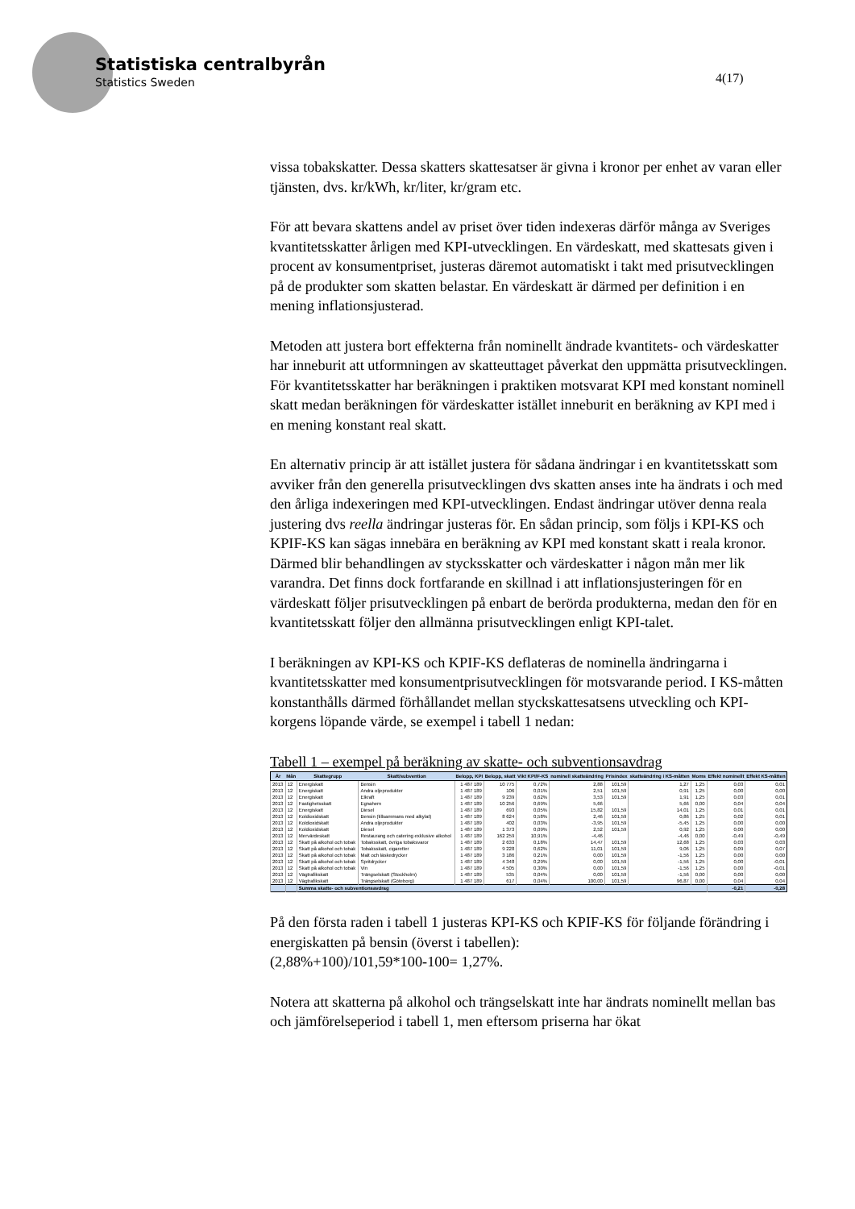Statistiska centralbyrån
Statistics Sweden
4(17)
vissa tobakskatter. Dessa skatters skattesatser är givna i kronor per enhet av varan eller tjänsten, dvs. kr/kWh, kr/liter, kr/gram etc.
För att bevara skattens andel av priset över tiden indexeras därför många av Sveriges kvantitetsskatter årligen med KPI-utvecklingen. En värdeskatt, med skattesats given i procent av konsumentpriset, justeras däremot automatiskt i takt med prisutvecklingen på de produkter som skatten belastar. En värdeskatt är därmed per definition i en mening inflationsjusterad.
Metoden att justera bort effekterna från nominellt ändrade kvantitets- och värdeskatter har inneburit att utformningen av skatteuttaget påverkat den uppmätta prisutvecklingen. För kvantitetsskatter har beräkningen i praktiken motsvarat KPI med konstant nominell skatt medan beräkningen för värdeskatter istället inneburit en beräkning av KPI med i en mening konstant real skatt.
En alternativ princip är att istället justera för sådana ändringar i en kvantitetsskatt som avviker från den generella prisutvecklingen dvs skatten anses inte ha ändrats i och med den årliga indexeringen med KPI-utvecklingen. Endast ändringar utöver denna reala justering dvs reella ändringar justeras för. En sådan princip, som följs i KPI-KS och KPIF-KS kan sägas innebära en beräkning av KPI med konstant skatt i reala kronor. Därmed blir behandlingen av stycksskatter och värdeskatter i någon mån mer lik varandra. Det finns dock fortfarande en skillnad i att inflationsjusteringen för en värdeskatt följer prisutvecklingen på enbart de berörda produkterna, medan den för en kvantitetsskatt följer den allmänna prisutvecklingen enligt KPI-talet.
I beräkningen av KPI-KS och KPIF-KS deflateras de nominella ändringarna i kvantitetsskatter med konsumentprisutvecklingen för motsvarande period. I KS-måtten konstanthålls därmed förhållandet mellan styckskattesatsens utveckling och KPI-korgens löpande värde, se exempel i tabell 1 nedan:
Tabell 1 – exempel på beräkning av skatte- och subventionsavdrag
| År | Mån | Skattegrupp | Skatt/subvention | Belopp, KPI | Belopp, skatt | Vikt KPI/F-KS | nominell skatteändring | Prisindex | skatteändring i KS-måtten | Moms | Effekt nominellt | Effekt KS-måtten |
| --- | --- | --- | --- | --- | --- | --- | --- | --- | --- | --- | --- | --- |
| 2013 | 12 | Energiskatt | Bensin | 1 487 189 | 10 775 | 0,72% | 2,88 | 101,59 | 1,27 | 1,25 | 0,03 | 0,01 |
| 2013 | 12 | Energiskatt | Andra oljeprodukter | 1 487 189 | 106 | 0,01% | 2,51 | 101,59 | 0,91 | 1,25 | 0,00 | 0,00 |
| 2013 | 12 | Energiskatt | Elkraft | 1 487 189 | 9 239 | 0,62% | 3,53 | 101,59 | 1,91 | 1,25 | 0,03 | 0,01 |
| 2013 | 12 | Fastighetsskatt | Egnahem | 1 487 189 | 10 256 | 0,69% | 5,66 | | 5,66 | 0,00 | 0,04 | 0,04 |
| 2013 | 12 | Energiskatt | Diesel | 1 487 189 | 693 | 0,05% | 15,82 | 101,59 | 14,01 | 1,25 | 0,01 | 0,01 |
| 2013 | 12 | Koldioxidskatt | Bensin (tillsammans med alkylat) | 1 487 189 | 8 624 | 0,58% | 2,46 | 101,59 | 0,86 | 1,25 | 0,02 | 0,01 |
| 2013 | 12 | Koldioxidskatt | Andra oljeprodukter | 1 487 189 | 402 | 0,03% | -3,95 | 101,59 | -5,45 | 1,25 | 0,00 | 0,00 |
| 2013 | 12 | Koldioxidskatt | Diesel | 1 487 189 | 1 373 | 0,09% | 2,52 | 101,59 | 0,92 | 1,25 | 0,00 | 0,00 |
| 2013 | 12 | Mervärdeskatt | Restaurang och catering exklusive alkohol | 1 487 189 | 162 259 | 10,91% | -4,46 | | -4,46 | 0,00 | -0,49 | -0,49 |
| 2013 | 12 | Skatt på alkohol och tobak | Tobaksskatt, övriga tobaksvaror | 1 487 189 | 2 633 | 0,18% | 14,47 | 101,59 | 12,68 | 1,25 | 0,03 | 0,03 |
| 2013 | 12 | Skatt på alkohol och tobak | Tobaksskatt, cigaretter | 1 487 189 | 9 228 | 0,62% | 11,01 | 101,59 | 9,06 | 1,25 | 0,09 | 0,07 |
| 2013 | 12 | Skatt på alkohol och tobak | Malt och läskedrycker | 1 487 189 | 3 186 | 0,21% | 0,00 | 101,59 | -1,56 | 1,25 | 0,00 | 0,00 |
| 2013 | 12 | Skatt på alkohol och tobak | Spritdrycker | 1 487 189 | 4 348 | 0,29% | 0,00 | 101,59 | -1,56 | 1,25 | 0,00 | -0,01 |
| 2013 | 12 | Skatt på alkohol och tobak | Vin | 1 487 189 | 4 505 | 0,30% | 0,00 | 101,59 | -1,56 | 1,25 | 0,00 | -0,01 |
| 2013 | 12 | Vägtrafikskatt | Trängselskatt (Stockholm) | 1 487 189 | 535 | 0,04% | 0,00 | 101,59 | -1,56 | 0,00 | 0,00 | 0,00 |
| 2013 | 12 | Vägtrafikskatt | Trängselskatt (Göteborg) | 1 487 189 | 617 | 0,04% | 100,00 | 101,59 | 96,87 | 0,00 | 0,04 | 0,04 |
| | | Summa skatte- och subventionsavdrag | | | | | | | | | -0,21 | -0,28 |
På den första raden i tabell 1 justeras KPI-KS och KPIF-KS för följande förändring i energiskatten på bensin (överst i tabellen):
(2,88%+100)/101,59*100-100= 1,27%.
Notera att skatterna på alkohol och trängselskatt inte har ändrats nominellt mellan bas och jämförelseperiod i tabell 1, men eftersom priserna har ökat